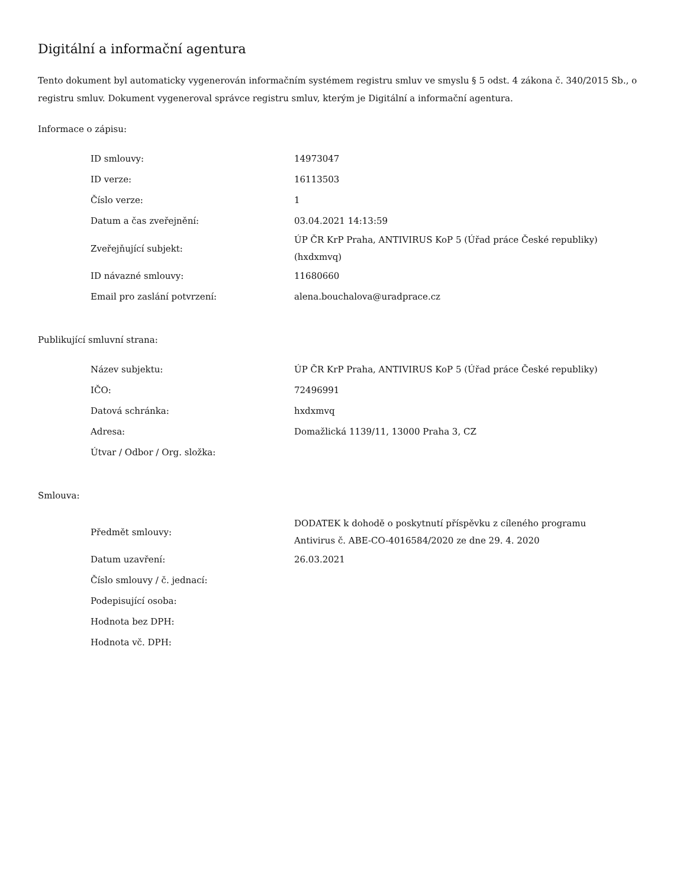Digitální a informační agentura
Tento dokument byl automaticky vygenerován informačním systémem registru smluv ve smyslu § 5 odst. 4 zákona č. 340/2015 Sb., o registru smluv. Dokument vygeneroval správce registru smluv, kterým je Digitální a informační agentura.
Informace o zápisu:
| ID smlouvy: | 14973047 |
| ID verze: | 16113503 |
| Číslo verze: | 1 |
| Datum a čas zveřejnění: | 03.04.2021 14:13:59 |
| Zveřejňující subjekt: | ÚP ČR KrP Praha, ANTIVIRUS KoP 5 (Úřad práce České republiky) (hxdxmvq) |
| ID návazné smlouvy: | 11680660 |
| Email pro zaslání potvrzení: | alena.bouchalova@uradprace.cz |
Publikující smluvní strana:
| Název subjektu: | ÚP ČR KrP Praha, ANTIVIRUS KoP 5 (Úřad práce České republiky) |
| IČO: | 72496991 |
| Datová schránka: | hxdxmvq |
| Adresa: | Domažlická 1139/11, 13000 Praha 3, CZ |
| Útvar / Odbor / Org. složka: | |
Smlouva:
| Předmět smlouvy: | DODATEK k dohodě o poskytnutí příspěvku z cíleného programu Antivirus č. ABE-CO-4016584/2020 ze dne 29. 4. 2020 |
| Datum uzavření: | 26.03.2021 |
| Číslo smlouvy / č. jednací: | |
| Podepisující osoba: | |
| Hodnota bez DPH: | |
| Hodnota vč. DPH: | |